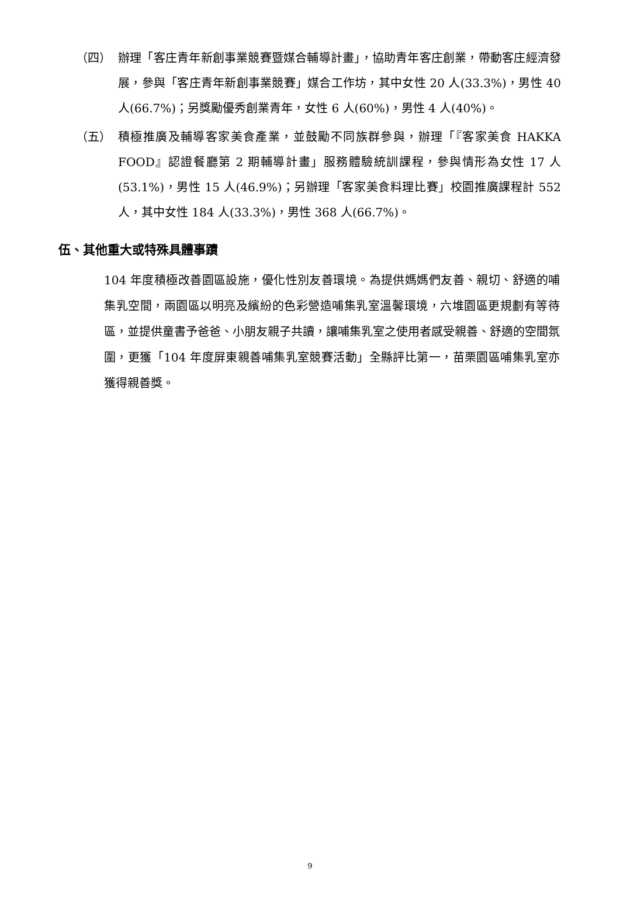（四） 辦理「客庄青年新創事業競賽暨媒合輔導計畫」，協助青年客庄創業，帶動客庄經濟發展，參與「客庄青年新創事業競賽」媒合工作坊，其中女性 20 人(33.3%)，男性 40 人(66.7%)；另獎勵優秀創業青年，女性 6 人(60%)，男性 4 人(40%)。
（五） 積極推廣及輔導客家美食產業，並鼓勵不同族群參與，辦理「『客家美食 HAKKA FOOD』認證餐廳第 2 期輔導計畫」服務體驗統訓課程，參與情形為女性 17 人(53.1%)，男性 15 人(46.9%)；另辦理「客家美食料理比賽」校園推廣課程計 552 人，其中女性 184 人(33.3%)，男性 368 人(66.7%)。
伍、其他重大或特殊具體事蹟
104 年度積極改善園區設施，優化性別友善環境。為提供媽媽們友善、親切、舒適的哺集乳空間，兩園區以明亮及繽紛的色彩營造哺集乳室溫馨環境，六堆園區更規劃有等待區，並提供童書予爸爸、小朋友親子共讀，讓哺集乳室之使用者感受親善、舒適的空間氛圍，更獲「104 年度屏東親善哺集乳室競賽活動」全縣評比第一，苗栗園區哺集乳室亦獲得親善獎。
9